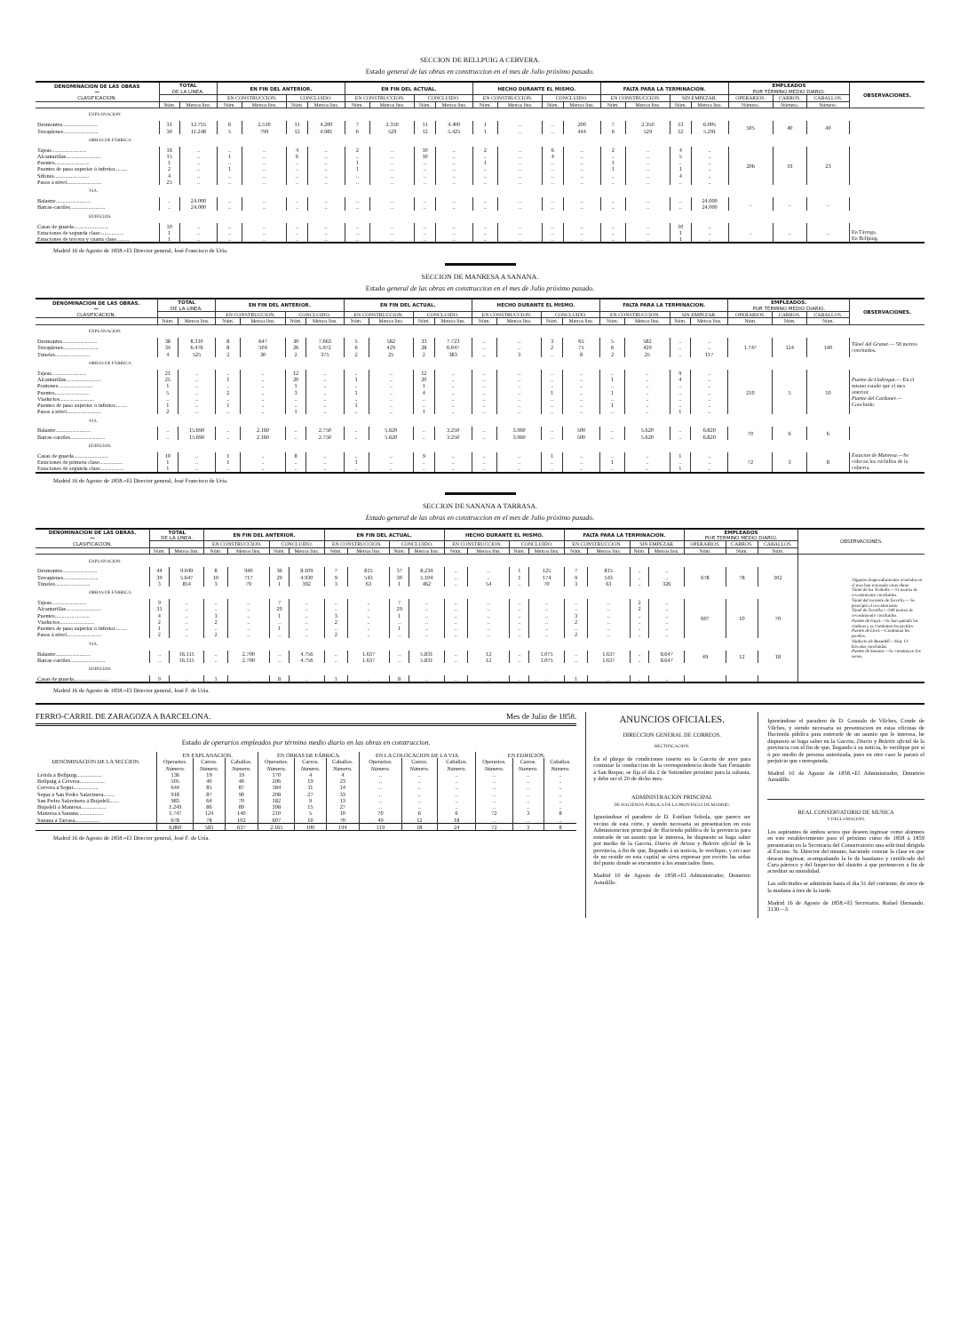SECCION DE BELLPUIG A CERVERA.
Estado general de las obras en construccion en el mes de Julio próximo pasado.
| DENOMINACION DE LAS OBRAS — CLASIFICACION. | TOTAL DE LA LINEA. | | EN FIN DEL ANTERIOR. | | | | EN FIN DEL ACTUAL. | | | | HECHO DURANTE EL MISMO. | | | | FALTA PARA LA TERMINACION. | | | | EMPLEADOS POR TÉRMINO MEDIO DIARIO. | | | OBSERVACIONES. |
| --- | --- | --- | --- | --- | --- | --- | --- | --- | --- | --- | --- | --- | --- | --- | --- | --- | --- | --- | --- | --- | --- | --- |
| | | | EN CONSTRUCCION. | | CONCLUIDO. | | EN CONSTRUCCION. | | CONCLUIDO. | | EN CONSTRUCCION. | | CONCLUIDO. | | EN CONSTRUCCION. | | SIN EMPEZAR. | | OPERARIOS. | CARROS. | CABALLOS. | |
| | Núm. | Metros lins. | Núm. | Metros lins. | Núm. | Metros lins. | Núm. | Metros lins. | Núm. | Metros lins. | Núm. | Metros lins. | Núm. | Metros lins. | Núm. | Metros lins. | Núm. | Metros lins. | Número. | Número. | Número. | |
| EXPLANACION. | | | | | | | | | | | | | | | | | | | | | | |
| Desmontes......................... | 31 | 12.755 | 6 | 2.510 | 11 | 4.200 | 7 | 2.350 | 11 | 4.400 | 1 | .. | .. | 200 | 7 | 2.350 | 13 | 6.005 | 505 | 40 | 40 | |
| Terraplenes......................... | 30 | 11.248 | 5 | 799 | 12 | 4.981 | 6 | 529 | 12 | 5.425 | 1 | .. | .. | 444 | 6 | 529 | 12 | 5.291 | | | | |
| OBRAS DE FÁBRICA. | | | | | | | | | | | | | | | | | | | | | | |
| Tajeas......................... | 16 | .. | .. | .. | 4 | .. | 2 | .. | 10 | .. | 2 | .. | 6 | .. | 2 | .. | 4 | .. | 206 | 19 | 23 | |
| Alcantarillas......................... | 15 | .. | 1 | .. | 6 | .. | .. | .. | 10 | .. | .. | .. | 4 | .. | .. | .. | 5 | .. | | | | |
| Puentes......................... | 1 | .. | .. | .. | .. | .. | 1 | .. | .. | .. | 1 | .. | .. | .. | 1 | .. | .. | .. | | | | |
| Puentes de paso superior ó inferior......... | 2 | .. | 1 | .. | .. | .. | 1 | .. | .. | .. | .. | .. | .. | .. | 1 | .. | 1 | .. | | | | |
| Sifones......................... | 4 | .. | .. | .. | .. | .. | .. | .. | .. | .. | .. | .. | .. | .. | .. | .. | 4 | .. | | | | |
| Pasos á nivel......................... | 25 | .. | .. | .. | .. | .. | .. | .. | .. | .. | .. | .. | .. | .. | .. | .. | .. | .. | | | | |
| VIA. | | | | | | | | | | | | | | | | | | | | | | |
| Balastre......................... | .. | 24.000 | .. | .. | .. | .. | .. | .. | .. | .. | .. | .. | .. | .. | .. | .. | .. | 24.000 | .. | .. | .. | |
| Barras-carriles......................... | .. | 24.000 | .. | .. | .. | .. | .. | .. | .. | .. | .. | .. | .. | .. | .. | .. | .. | 24.000 | | | | |
| EDIFICIOS. | | | | | | | | | | | | | | | | | | | | | | |
| Casas de guarda......................... | 10 | .. | .. | .. | .. | .. | .. | .. | .. | .. | .. | .. | .. | .. | .. | .. | 10 | .. | .. | .. | .. | |
| Estaciones de segunda clase................. | 1 | .. | .. | .. | .. | .. | .. | .. | .. | .. | .. | .. | .. | .. | .. | .. | 1 | .. | | | | En Tárrega. |
| Estaciones de tercera y cuarta clase......... | 1 | .. | .. | .. | .. | .. | .. | .. | .. | .. | .. | .. | .. | .. | .. | .. | 1 | .. | | | | En Bellpuig. |
Madrid 16 de Agosto de 1858.=El Director general, José Francisco de Uría.
SECCION DE MANRESA A SANANA.
Estado general de las obras en construccion en el mes de Julio próximo pasado.
| DENOMINACION DE LAS OBRAS. — CLASIFICACION. | TOTAL DE LA LINEA. | | EN FIN DEL ANTERIOR. | | | | EN FIN DEL ACTUAL. | | | | HECHO DURANTE EL MISMO. | | | | FALTA PARA LA TERMINACION. | | | | EMPLEADOS. POR TÉRMINO MEDIO DIARIO. | | | OBSERVACIONES. |
| --- | --- | --- | --- | --- | --- | --- | --- | --- | --- | --- | --- | --- | --- | --- | --- | --- | --- | --- | --- | --- | --- | --- |
| | | | EN CONSTRUCCION. | | CONCLUIDO. | | EN CONSTRUCCION. | | CONCLUIDO. | | EN CONSTRUCCION. | | CONCLUIDO. | | EN CONSTRUCCION. | | SIN EMPEZAR. | | OPERARIOS. | CARROS. | CABALLOS. | |
| | Núm. | Metros lins. | Núm. | Metros lins. | Núm. | Metros lins. | Núm. | Metros lins. | Núm. | Metros lins. | Núm. | Metros lins. | Núm. | Metros lins. | Núm. | Metros lins. | Núm. | Metros lins. | Núm. | Núm. | Núm. | |
| EXPLANACION. | | | | | | | | | | | | | | | | | | | | | | |
| Desmontes......................... | 38 | 8.310 | 8 | 647 | 30 | 7.663 | 5 | 582 | 33 | 7.723 | .. | .. | 3 | 65 | 5 | 582 | .. | .. | 1.747 | 124 | 140 | Túnel del Granet. — 58 metros concluidos. |
| Terraplenes......................... | 34 | 6.476 | 8 | 504 | 26 | 5.972 | 6 | 429 | 28 | 6.047 | .. | .. | 2 | 75 | 6 | 429 | .. | .. | | | | |
| Túneles......................... | 4 | 525 | 2 | 30 | 2 | 375 | 2 | 25 | 2 | 383 | .. | 3 | .. | 8 | 2 | 25 | .. | 117 | | | | |
| OBRAS DE FÁBRICA. | | | | | | | | | | | | | | | | | | | | | | |
| Tajeas......................... | 21 | .. | .. | .. | 12 | .. | .. | .. | 12 | .. | .. | .. | .. | .. | .. | .. | 9 | .. | 210 | 5 | 10 | Puente de Llobregat. — En el mismo estado que el mes anterior. Puente del Cardoner. — Concluido. |
| Alcantarillas......................... | 25 | .. | 1 | .. | 20 | .. | 1 | .. | 20 | .. | .. | .. | .. | .. | 1 | .. | 4 | .. | | | | |
| Pontones......................... | 1 | .. | .. | .. | 1 | .. | .. | .. | 1 | .. | .. | .. | .. | .. | .. | .. | .. | .. | | | | |
| Puentes......................... | 5 | .. | 2 | .. | 3 | .. | 1 | .. | 4 | .. | .. | .. | 1 | .. | 1 | .. | .. | .. | | | | |
| Viaductos......................... | .. | .. | .. | .. | .. | .. | .. | .. | .. | .. | .. | .. | .. | .. | .. | .. | .. | .. | | | | |
| Puentes de paso superior ó inferior......... | 1 | .. | 1 | .. | .. | .. | 1 | .. | .. | .. | .. | .. | .. | .. | 1 | .. | .. | .. | | | | |
| Pasos á nivel......................... | 2 | .. | .. | .. | 1 | .. | .. | .. | 1 | .. | .. | .. | .. | .. | .. | .. | 1 | .. | | | | |
| VIA. | | | | | | | | | | | | | | | | | | | | | | |
| Balastre......................... | .. | 15.690 | .. | 2.160 | .. | 2.750 | .. | 5.620 | .. | 3.250 | .. | 3.960 | .. | 500 | .. | 5.620 | .. | 6.820 | 70 | 6 | 6 | |
| Barras-carriles......................... | .. | 15.690 | .. | 2.160 | .. | 2.750 | .. | 5.620 | .. | 3.250 | .. | 3.960 | .. | 500 | .. | 5.620 | .. | 6.820 | | | | |
| EDIFICIOS. | | | | | | | | | | | | | | | | | | | | | | |
| Casas de guarda......................... | 10 | .. | 1 | .. | 8 | .. | .. | .. | 9 | .. | .. | .. | 1 | .. | .. | .. | 1 | .. | 72 | 3 | 8 | Estacion de Manresa. —Se colocan los cuchillos de la cubierta. |
| Estaciones de primera clase................. | 1 | .. | 1 | .. | .. | .. | 1 | .. | .. | .. | .. | .. | .. | .. | 1 | .. | .. | .. | | | | |
| Estaciones de segunda clase................. | 1 | .. | .. | .. | .. | .. | .. | .. | .. | .. | .. | .. | .. | .. | .. | .. | 1 | .. | | | | |
Madrid 16 de Agosto de 1858.=El Director general, José Francisco de Uría.
SECCION DE SANANA A TARRASA.
Estado general de las obras en construccion en el mes de Julio próximo pasado.
| DENOMINACION DE LAS OBRAS. — CLASIFICACION. | TOTAL DE LA LINEA. | | EN FIN DEL ANTERIOR. | | | | EN FIN DEL ACTUAL. | | | | HECHO DURANTE EL MISMO. | | | | FALTA PARA LA TERMINACION. | | | | EMPLEADOS POR TERMINO MEDIO DIARIO. | | | OBSERVACIONES. |
| --- | --- | --- | --- | --- | --- | --- | --- | --- | --- | --- | --- | --- | --- | --- | --- | --- | --- | --- | --- | --- | --- | --- |
| | | | EN CONSTRUCCION. | | CONCLUIDO. | | EN CONSTRUCCION. | | CONCLUIDO. | | EN CONSTRUCCION. | | CONCLUIDO. | | EN CONSTRUCCION. | | SIN EMPEZAR. | | OPERARIOS. | CARROS. | CABALLOS. | |
| | Núm. | Metros lins. | Núm. | Metros lins. | Núm. | Metros lins. | Núm. | Metros lins. | Núm. | Metros lins. | Núm. | Metros lins. | Núm. | Metros lins. | Núm. | Metros lins. | Núm. | Metros lins. | Núm. | Núm. | Núm. | |
| EXPLANACION. | | | | | | | | | | | | | | | | | | | | | | Algunos desprendimientos ocurridos en el mes han retrasado estas obras. Túnel de los Traballs. —11 metros de revestimiento concluidos. Túnel del torrente de Torre'la. — Se principió el revestimiento. Túnel de Torrella. —269 metros de revestimiento concluidos. Puente de Gayá. —Se han quitado las cimbras y se continúan los pretiles. Puente de Llort. —Continúan los pretiles. Viaducto de Buxadell. —Hay 13 bóvedas concluidas. Puente de Sanana. —Se construyen los senos. |
| Desmontes......................... | 44 | 9.049 | 8 | 940 | 36 | 8.109 | 7 | 815 | 37 | 8.234 | .. | .. | 1 | 125 | 7 | 815 | .. | .. | 678 | 78 | 102 | |
| Terraplenes......................... | 39 | 5.647 | 10 | 717 | 29 | 4.930 | 9 | 543 | 30 | 5.104 | .. | .. | 1 | 174 | 9 | 543 | .. | .. | | | | |
| Túneles......................... | 3 | 854 | 3 | 79 | 1 | 392 | 3 | 63 | 1 | 462 | .. | 54 | .. | 70 | 3 | 63 | .. | 326 | | | | |
| OBRAS DE FÁBRICA. | | | | | | | | | | | | | | | | | | | | | | |
| Tajeas......................... | 9 | .. | .. | .. | 7 | .. | .. | .. | 7 | .. | .. | .. | .. | .. | .. | .. | 2 | .. | 607 | 10 | 70 | |
| Alcantarillas......................... | 31 | .. | .. | .. | 29 | .. | .. | .. | 29 | .. | .. | .. | .. | .. | .. | .. | 2 | .. | | | | |
| Puentes......................... | 4 | .. | 3 | .. | 1 | .. | 3 | .. | 1 | .. | .. | .. | .. | .. | 3 | .. | .. | .. | | | | |
| Viaductos......................... | 2 | .. | 2 | .. | .. | .. | 2 | .. | .. | .. | .. | .. | .. | .. | 2 | .. | .. | .. | | | | |
| Puentes de paso superior ó inferior......... | 1 | .. | .. | .. | 1 | .. | .. | .. | 1 | .. | .. | .. | .. | .. | .. | .. | .. | .. | | | | |
| Pasos á nivel......................... | 2 | .. | 2 | .. | .. | .. | 2 | .. | .. | .. | .. | .. | .. | .. | 2 | .. | .. | .. | | | | |
| VIA. | | | | | | | | | | | | | | | | | | | | | | |
| Balastre......................... | .. | 16.115 | .. | 2.700 | .. | 4.756 | .. | 1.637 | .. | 5.831 | .. | 12 | .. | 1.075 | .. | 1.637 | .. | 8.647 | 49 | 12 | 18 | |
| Barras-carriles......................... | .. | 16.115 | .. | 2.700 | .. | 4.756 | .. | 1.637 | .. | 5.831 | .. | 12 | .. | 1.075 | .. | 1.637 | .. | 8.647 | | | | |
| EDIFICIOS. | | | | | | | | | | | | | | | | | | | | | | |
| Casas de guarda......................... | 9 | .. | 1 | .. | 8 | .. | 1 | .. | 8 | .. | .. | .. | .. | .. | 1 | .. | .. | .. | | | | |
Madrid 16 de Agosto de 1858.=El Director general, José F. de Uría.
FERRO-CARRIL DE ZARAGOZA A BARCELONA. Mes de Julio de 1858.
Estado de operarios empleados por término medio diario en las obras en construccion.
| DENOMINACION DE LA SECCION. | EN EXPLANACION. | | | EN OBRAS DE FÁBRICA. | | | EN LA COLOCACION DE LA VIA. | | | EN EDIFICIOS. | | |
| --- | --- | --- | --- | --- | --- | --- | --- | --- | --- | --- | --- | --- |
| | Operarios. | Carros. | Caballos. | Operarios. | Carros. | Caballos. | Operarios. | Carros. | Caballos. | Operarios. | Carros. | Caballos. |
| | Número. | Número. | Número. | Número. | Número. | Número. | Número. | Número. | Número. | Número. | Número. | Número. |
| Lérida á Bellpuig.................. | 136 | 19 | 19 | 170 | 4 | 4 | .. | .. | .. | .. | .. | .. |
| Bellpuig á Cervera.................. | 505 | 40 | 40 | 206 | 19 | 23 | .. | .. | .. | .. | .. | .. |
| Cervera á Segur.................. | 644 | 85 | 87 | 184 | 11 | 14 | .. | .. | .. | .. | .. | .. |
| Segur á San Pedro Salavinera........ | 918 | 87 | 90 | 208 | 27 | 33 | .. | .. | .. | .. | .. | .. |
| San Pedro Salavinera á Bujadell....... | 983 | 64 | 70 | 182 | 9 | 13 | .. | .. | .. | .. | .. | .. |
| Bujadell á Manresa.................. | 1.249 | 86 | 89 | 398 | 15 | 27 | .. | .. | .. | .. | .. | .. |
| Manresa á Sanana.................. | 1.747 | 124 | 140 | 210 | 5 | 10 | 70 | 6 | 6 | 72 | 3 | 8 |
| Sanana á Tarrasa.................. | 678 | 78 | 102 | 607 | 10 | 70 | 49 | 12 | 18 | .. | .. | .. |
| | 6,860 | 583 | 637 | 2.165 | 100 | 194 | 119 | 18 | 24 | 72 | 3 | 8 |
Madrid 16 de Agosto de 1858.=El Director general, José F. de Uría.
ANUNCIOS OFICIALES.
DIRECCION GENERAL DE CORREOS.
RECTIFICACION.
En el pliego de condiciones inserto en la Gaceta de ayer para contratar la conduccion de la correspondencia desde San Fernando á San Roque, se fija el dia 2 de Setiembre próximo para la subasta, y debe ser el 20 de dicho mes.
ADMINISTRACION PRINCIPAL
DE HACIENDA PÚBLICA DE LA PROVINCIA DE MADRID.
Ignorándose el paradero de D. Estéban Sobola, que parece ser vecino de esta córte, y siendo necesaria su presentacion en esta Administracion principal de Hacienda pública de la provincia para enterarle de un asunto que le interesa, he dispuesto se haga saber por medio de la Gaceta, Diario de Avisos y Boletin oficial de la provincia, á fin de que, llegando á su noticia, lo verifique, y en caso de no residir en esta capital se sirva expresar por escrito las señas del punto donde se encuentre á los enunciados fines.
Madrid 10 de Agosto de 1858.=El Administrador, Demetrio Astudillo.
Ignorándose el paradero de D. Gonzalo de Vilches, Conde de Vilches, y siendo necesaria su presentacion en estas oficinas de Hacienda pública para enterarle de un asunto que le interesa, he dispuesto se haga saber en la Gaceta, Diario y Boletin oficial de la provincia con el fin de que, llegando á su noticia, lo verifique por sí ó por medio de persona autorizada, pues en otro caso le parará el perjuicio que corresponda.
Madrid 10 de Agosto de 1858.=El Administrador, Demetrio Astudillo.
REAL CONSERVATORIO DE MUSICA
Y DECLAMACION.
Los aspirantes de ámbos sexos que deseen ingresar como alumnos en este establecimiento para el próximo curso de 1858 á 1859 presentarán en la Secretaría del Conservatorio una solicitud dirigida al Excmo. Sr. Director del mismo, haciendo constar la clase en que desean ingresar, acompañando la fe de bautismo y certificado del Cura párroco y del Inspector del distrito á que pertenecen á fin de acreditar su moralidad.
Las solicitudes se admitirán hasta el dia 31 del corriente, de once de la mañana á tres de la tarde.
Madrid 16 de Agosto de 1858.=El Secretario, Rafael Hernando. 3130—3